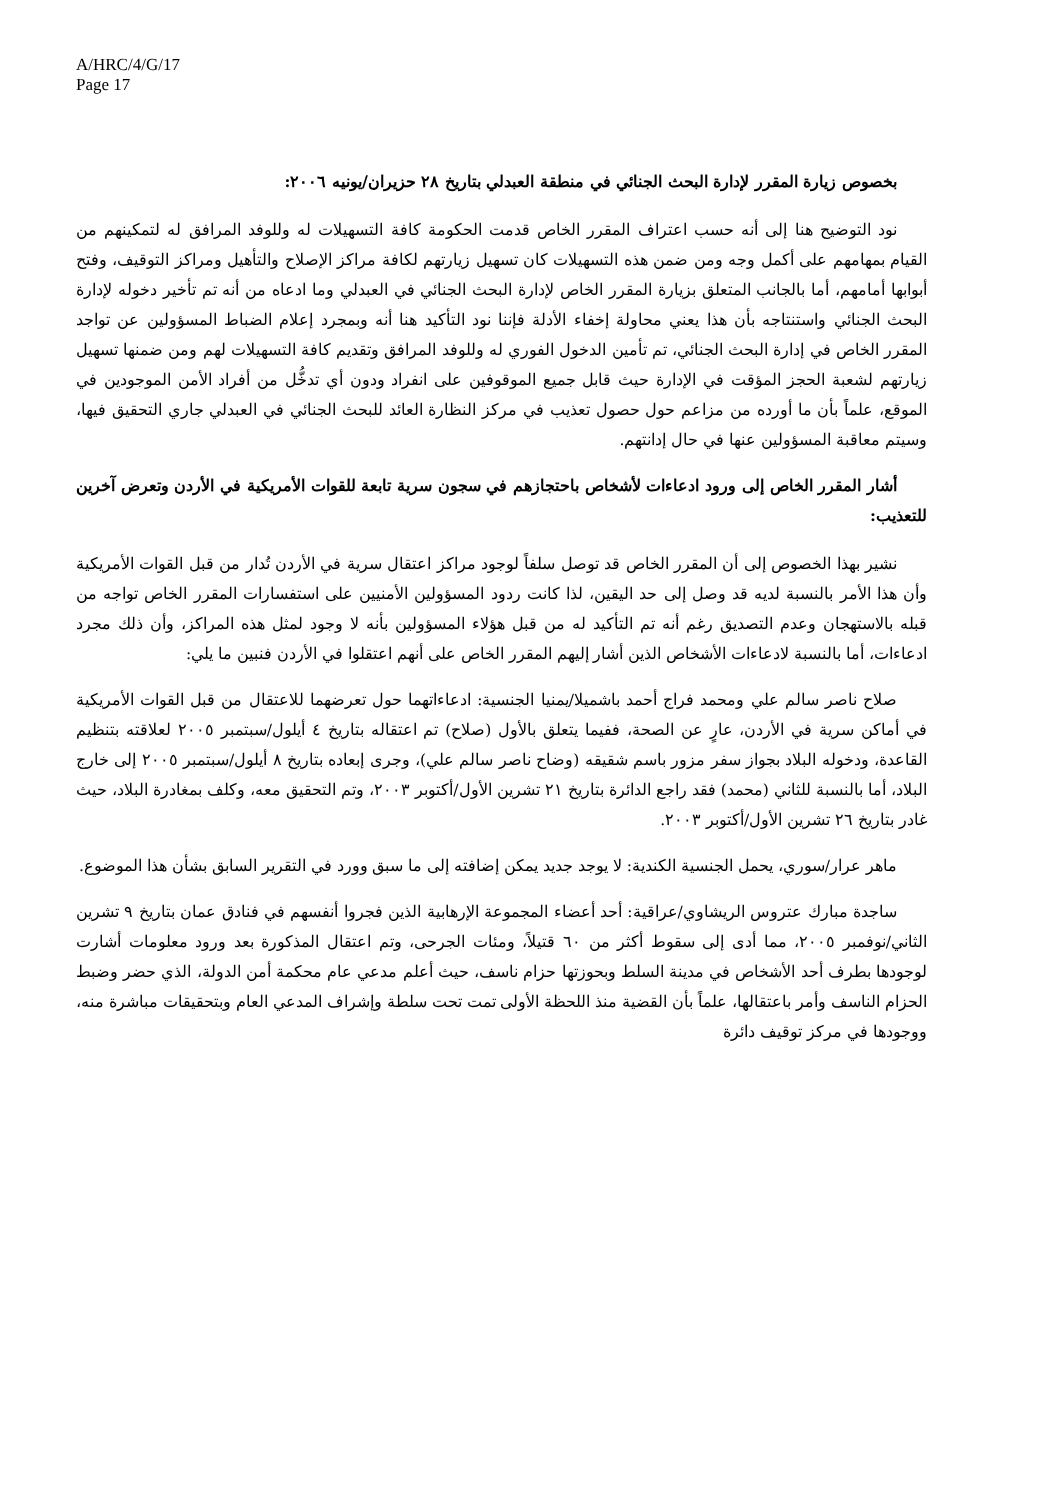A/HRC/4/G/17
Page 17
بخصوص زيارة المقرر لإدارة البحث الجنائي في منطقة العبدلي بتاريخ ٢٨ حزيران/يونيه ٢٠٠٦:
نود التوضيح هنا إلى أنه حسب اعتراف المقرر الخاص قدمت الحكومة كافة التسهيلات له وللوفد المرافق له لتمكينهم من القيام بمهامهم على أكمل وجه ومن ضمن هذه التسهيلات كان تسهيل زيارتهم لكافة مراكز الإصلاح والتأهيل ومراكز التوقيف، وفتح أبوابها أمامهم، أما بالجانب المتعلق بزيارة المقرر الخاص لإدارة البحث الجنائي في العبدلي وما ادعاه من أنه تم تأخير دخوله لإدارة البحث الجنائي واستنتاجه بأن هذا يعني محاولة إخفاء الأدلة فإننا نود التأكيد هنا أنه وبمجرد إعلام الضباط المسؤولين عن تواجد المقرر الخاص في إدارة البحث الجنائي، تم تأمين الدخول الفوري له وللوفد المرافق وتقديم كافة التسهيلات لهم ومن ضمنها تسهيل زيارتهم لشعبة الحجز المؤقت في الإدارة حيث قابل جميع الموقوفين على انفراد ودون أي تدخُّل من أفراد الأمن الموجودين في الموقع، علماً بأن ما أورده من مزاعم حول حصول تعذيب في مركز النظارة العائد للبحث الجنائي في العبدلي جاري التحقيق فيها، وسيتم معاقبة المسؤولين عنها في حال إدانتهم.
أشار المقرر الخاص إلى ورود ادعاءات لأشخاص باحتجازهم في سجون سرية تابعة للقوات الأمريكية في الأردن وتعرض آخرين للتعذيب:
نشير بهذا الخصوص إلى أن المقرر الخاص قد توصل سلفاً لوجود مراكز اعتقال سرية في الأردن تُدار من قبل القوات الأمريكية وأن هذا الأمر بالنسبة لديه قد وصل إلى حد اليقين، لذا كانت ردود المسؤولين الأمنيين على استفسارات المقرر الخاص تواجه من قبله بالاستهجان وعدم التصديق رغم أنه تم التأكيد له من قبل هؤلاء المسؤولين بأنه لا وجود لمثل هذه المراكز، وأن ذلك مجرد ادعاءات، أما بالنسبة لادعاءات الأشخاص الذين أشار إليهم المقرر الخاص على أنهم اعتقلوا في الأردن فنبين ما يلي:
صلاح ناصر سالم علي ومحمد فراج أحمد باشميلا/يمنيا الجنسية: ادعاءاتهما حول تعرضهما للاعتقال من قبل القوات الأمريكية في أماكن سرية في الأردن، عارٍ عن الصحة، ففيما يتعلق بالأول (صلاح) تم اعتقاله بتاريخ ٤ أيلول/سبتمبر ٢٠٠٥ لعلاقته بتنظيم القاعدة، ودخوله البلاد بجواز سفر مزور باسم شقيقه (وضاح ناصر سالم علي)، وجرى إبعاده بتاريخ ٨ أيلول/سبتمبر ٢٠٠٥ إلى خارج البلاد، أما بالنسبة للثاني (محمد) فقد راجع الدائرة بتاريخ ٢١ تشرين الأول/أكتوبر ٢٠٠٣، وتم التحقيق معه، وكلف بمغادرة البلاد، حيث غادر بتاريخ ٢٦ تشرين الأول/أكتوبر ٢٠٠٣.
ماهر عرار/سوري، يحمل الجنسية الكندية: لا يوجد جديد يمكن إضافته إلى ما سبق وورد في التقرير السابق بشأن هذا الموضوع.
ساجدة مبارك عتروس الريشاوي/عراقية: أحد أعضاء المجموعة الإرهابية الذين فجروا أنفسهم في فنادق عمان بتاريخ ٩ تشرين الثاني/نوفمبر ٢٠٠٥، مما أدى إلى سقوط أكثر من ٦٠ قتيلاً، ومئات الجرحى، وتم اعتقال المذكورة بعد ورود معلومات أشارت لوجودها بطرف أحد الأشخاص في مدينة السلط وبحوزتها حزام ناسف، حيث أعلم مدعي عام محكمة أمن الدولة، الذي حضر وضبط الحزام الناسف وأمر باعتقالها، علماً بأن القضية منذ اللحظة الأولى تمت تحت سلطة وإشراف المدعي العام وبتحقيقات مباشرة منه، ووجودها في مركز توقيف دائرة